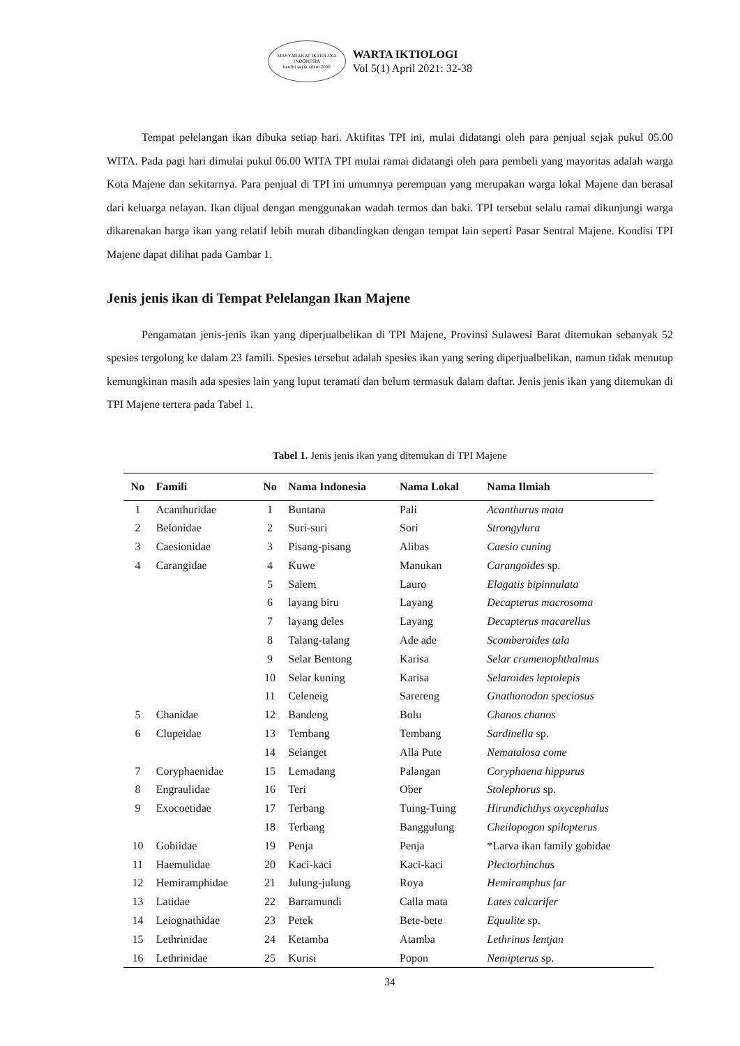MASYARAKAT IKTIOLOGI INDONESIA
berdiri sejak tahun 2000
WARTA IKTIOLOGI
Vol 5(1) April 2021: 32-38
Tempat pelelangan ikan dibuka setiap hari. Aktifitas TPI ini, mulai didatangi oleh para penjual sejak pukul 05.00 WITA. Pada pagi hari dimulai pukul 06.00 WITA TPI mulai ramai didatangi oleh para pembeli yang mayoritas adalah warga Kota Majene dan sekitarnya. Para penjual di TPI ini umumnya perempuan yang merupakan warga lokal Majene dan berasal dari keluarga nelayan. Ikan dijual dengan menggunakan wadah termos dan baki. TPI tersebut selalu ramai dikunjungi warga dikarenakan harga ikan yang relatif lebih murah dibandingkan dengan tempat lain seperti Pasar Sentral Majene. Kondisi TPI Majene dapat dilihat pada Gambar 1.
Jenis jenis ikan di Tempat Pelelangan Ikan Majene
Pengamatan jenis-jenis ikan yang diperjualbelikan di TPI Majene, Provinsi Sulawesi Barat ditemukan sebanyak 52 spesies tergolong ke dalam 23 famili. Spesies tersebut adalah spesies ikan yang sering diperjualbelikan, namun tidak menutup kemungkinan masih ada spesies lain yang luput teramati dan belum termasuk dalam daftar. Jenis jenis ikan yang ditemukan di TPI Majene tertera pada Tabel 1.
Tabel 1. Jenis jenis ikan yang ditemukan di TPI Majene
| No | Famili | No | Nama Indonesia | Nama Lokal | Nama Ilmiah |
| --- | --- | --- | --- | --- | --- |
| 1 | Acanthuridae | 1 | Buntana | Pali | Acanthurus mata |
| 2 | Belonidae | 2 | Suri-suri | Sori | Strongylura |
| 3 | Caesionidae | 3 | Pisang-pisang | Alibas | Caesio cuning |
| 4 | Carangidae | 4 | Kuwe | Manukan | Carangoides sp. |
| | | 5 | Salem | Lauro | Elagatis bipinnulata |
| | | 6 | layang biru | Layang | Decapterus macrosoma |
| | | 7 | layang deles | Layang | Decapterus macarellus |
| | | 8 | Talang-talang | Ade ade | Scomberoides tala |
| | | 9 | Selar Bentong | Karisa | Selar crumenophthalmus |
| | | 10 | Selar kuning | Karisa | Selaroides leptolepis |
| | | 11 | Celeneig | Sarereng | Gnathanodon speciosus |
| 5 | Chanidae | 12 | Bandeng | Bolu | Chanos chanos |
| 6 | Clupeidae | 13 | Tembang | Tembang | Sardinella sp. |
| | | 14 | Selanget | Alla Pute | Nematalosa come |
| 7 | Coryphaenidae | 15 | Lemadang | Palangan | Coryphaena hippurus |
| 8 | Engraulidae | 16 | Teri | Ober | Stolephorus sp. |
| 9 | Exocoetidae | 17 | Terbang | Tuing-Tuing | Hirundichthys oxycephalus |
| | | 18 | Terbang | Banggulung | Cheilopogon spilopterus |
| 10 | Gobiidae | 19 | Penja | Penja | *Larva ikan family gobidae |
| 11 | Haemulidae | 20 | Kaci-kaci | Kaci-kaci | Plectorhinchus |
| 12 | Hemiramphidae | 21 | Julung-julung | Roya | Hemiramphus far |
| 13 | Latidae | 22 | Barramundi | Calla mata | Lates calcarifer |
| 14 | Leiognathidae | 23 | Petek | Bete-bete | Equulite sp. |
| 15 | Lethrinidae | 24 | Ketamba | Atamba | Lethrinus lentjan |
| 16 | Lethrinidae | 25 | Kurisi | Popon | Nemipterus sp. |
34